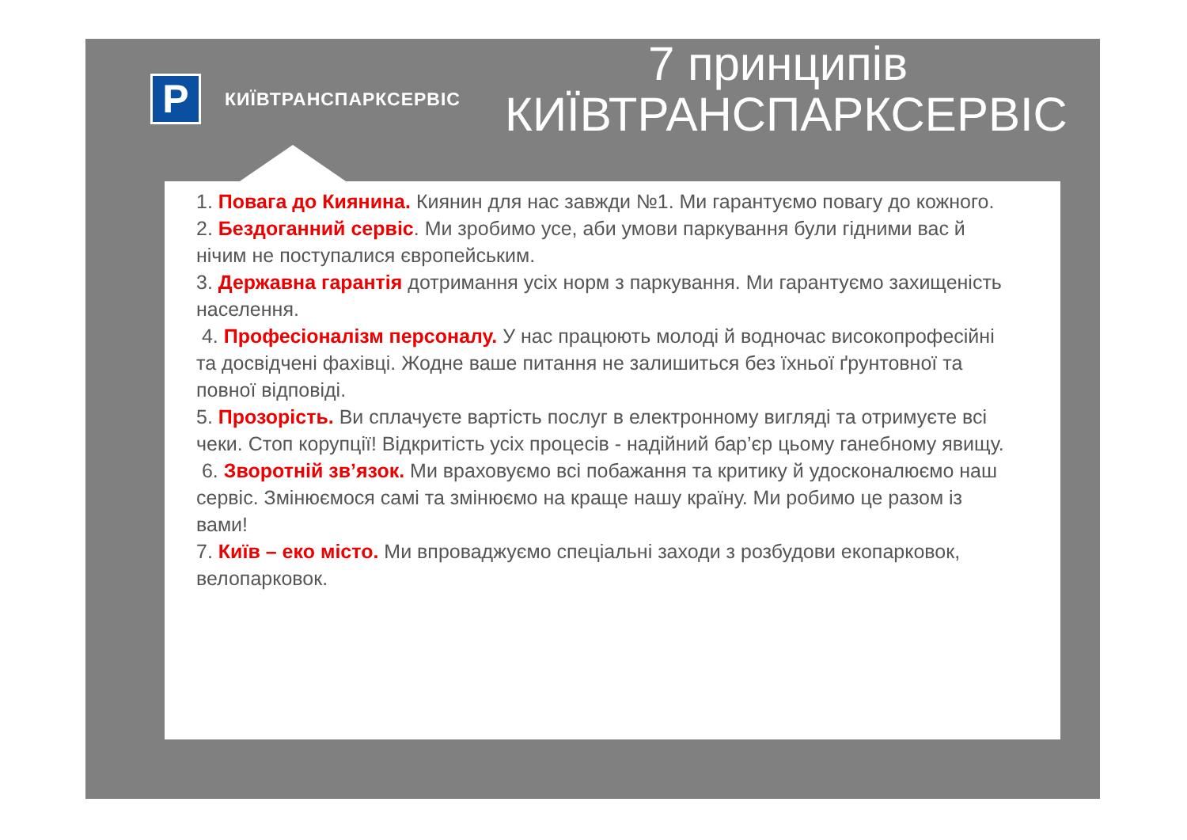P
КИЇВТРАНСПАРКСЕРВІС
7 принципів КИЇВТРАНСПАРКСЕРВІС
1. Повага до Киянина. Киянин для нас завжди №1. Ми гарантуємо повагу до кожного.
2. Бездоганний сервіс. Ми зробимо усе, аби умови паркування були гідними вас й нічим не поступалися європейським.
3. Державна гарантія дотримання усіх норм з паркування. Ми гарантуємо захищеність населення.
4. Професіоналізм персоналу. У нас працюють молоді й водночас високопрофесійні та досвідчені фахівці. Жодне ваше питання не залишиться без їхньої ґрунтовної та повної відповіді.
5. Прозорість. Ви сплачуєте вартість послуг в електронному вигляді та отримуєте всі чеки. Стоп корупції! Відкритість усіх процесів - надійний бар’єр цьому ганебному явищу.
6. Зворотній зв’язок. Ми враховуємо всі побажання та критику й удосконалюємо наш сервіс. Змінюємося самі та змінюємо на краще нашу країну. Ми робимо це разом із вами!
7. Київ – еко місто. Ми впроваджуємо спеціальні заходи з розбудови екопарковок, велопарковок.